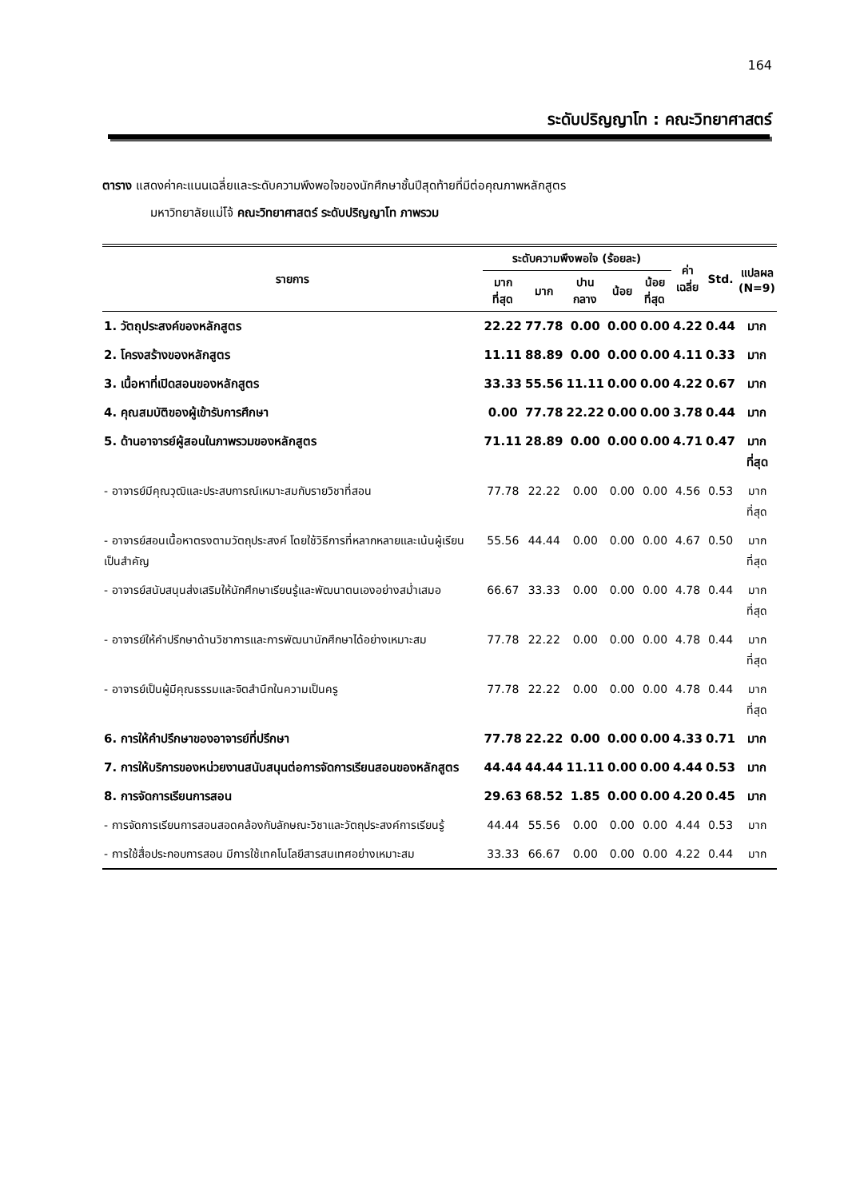164
ระดับปริญญาโท : คณะวิทยาศาสตร์
ตาราง แสดงค่าคะแนนเฉลี่ยและระดับความพึงพอใจของนักศึกษาชั้นปีสุดท้ายที่มีต่อคุณภาพหลักสูตร
มหาวิทยาลัยแม่โจ้ คณะวิทยาศาสตร์ ระดับปริญญาโท ภาพรวม
| รายการ | ระดับความพึงพอใจ (ร้อยละ) | | | | | ค่า เฉลี่ย | Std. | แปลผล (N=9) |
| --- | --- | --- | --- | --- | --- | --- | --- | --- |
| | มาก ที่สุด | มาก | ปาน กลาง | น้อย | น้อย ที่สุด | | | |
| 1. วัตถุประสงค์ของหลักสูตร | 22.22 | 77.78 | 0.00 | 0.00 | 0.00 | 4.22 | 0.44 | มาก |
| 2. โครงสร้างของหลักสูตร | 11.11 | 88.89 | 0.00 | 0.00 | 0.00 | 4.11 | 0.33 | มาก |
| 3. เนื้อหาที่เปิดสอนของหลักสูตร | 33.33 | 55.56 | 11.11 | 0.00 | 0.00 | 4.22 | 0.67 | มาก |
| 4. คุณสมบัติของผู้เข้ารับการศึกษา | 0.00 | 77.78 | 22.22 | 0.00 | 0.00 | 3.78 | 0.44 | มาก |
| 5. ด้านอาจารย์ผู้สอนในภาพรวมของหลักสูตร | 71.11 | 28.89 | 0.00 | 0.00 | 0.00 | 4.71 | 0.47 | มาก ที่สุด |
| - อาจารย์มีคุณวุฒิและประสบการณ์เหมาะสมกับรายวิชาที่สอน | 77.78 | 22.22 | 0.00 | 0.00 | 0.00 | 4.56 | 0.53 | มาก ที่สุด |
| - อาจารย์สอนเนื้อหาตรงตามวัตถุประสงค์ โดยใช้วิธีการที่หลากหลายและเน้นผู้เรียนเป็นสำคัญ | 55.56 | 44.44 | 0.00 | 0.00 | 0.00 | 4.67 | 0.50 | มาก ที่สุด |
| - อาจารย์สนับสนุนส่งเสริมให้นักศึกษาเรียนรู้และพัฒนาตนเองอย่างสม่ำเสมอ | 66.67 | 33.33 | 0.00 | 0.00 | 0.00 | 4.78 | 0.44 | มาก ที่สุด |
| - อาจารย์ให้คำปรึกษาด้านวิชาการและการพัฒนานักศึกษาได้อย่างเหมาะสม | 77.78 | 22.22 | 0.00 | 0.00 | 0.00 | 4.78 | 0.44 | มาก ที่สุด |
| - อาจารย์เป็นผู้มีคุณธรรมและจิตสำนึกในความเป็นครู | 77.78 | 22.22 | 0.00 | 0.00 | 0.00 | 4.78 | 0.44 | มาก ที่สุด |
| 6. การให้คำปรึกษาของอาจารย์ที่ปรึกษา | 77.78 | 22.22 | 0.00 | 0.00 | 0.00 | 4.33 | 0.71 | มาก |
| 7. การให้บริการของหน่วยงานสนับสนุนต่อการจัดการเรียนสอนของหลักสูตร | 44.44 | 44.44 | 11.11 | 0.00 | 0.00 | 4.44 | 0.53 | มาก |
| 8. การจัดการเรียนการสอน | 29.63 | 68.52 | 1.85 | 0.00 | 0.00 | 4.20 | 0.45 | มาก |
| - การจัดการเรียนการสอนสอดคล้องกับลักษณะวิชาและวัตถุประสงค์การเรียนรู้ | 44.44 | 55.56 | 0.00 | 0.00 | 0.00 | 4.44 | 0.53 | มาก |
| - การใช้สื่อประกอบการสอน มีการใช้เทคโนโลยีสารสนเทศอย่างเหมาะสม | 33.33 | 66.67 | 0.00 | 0.00 | 0.00 | 4.22 | 0.44 | มาก |